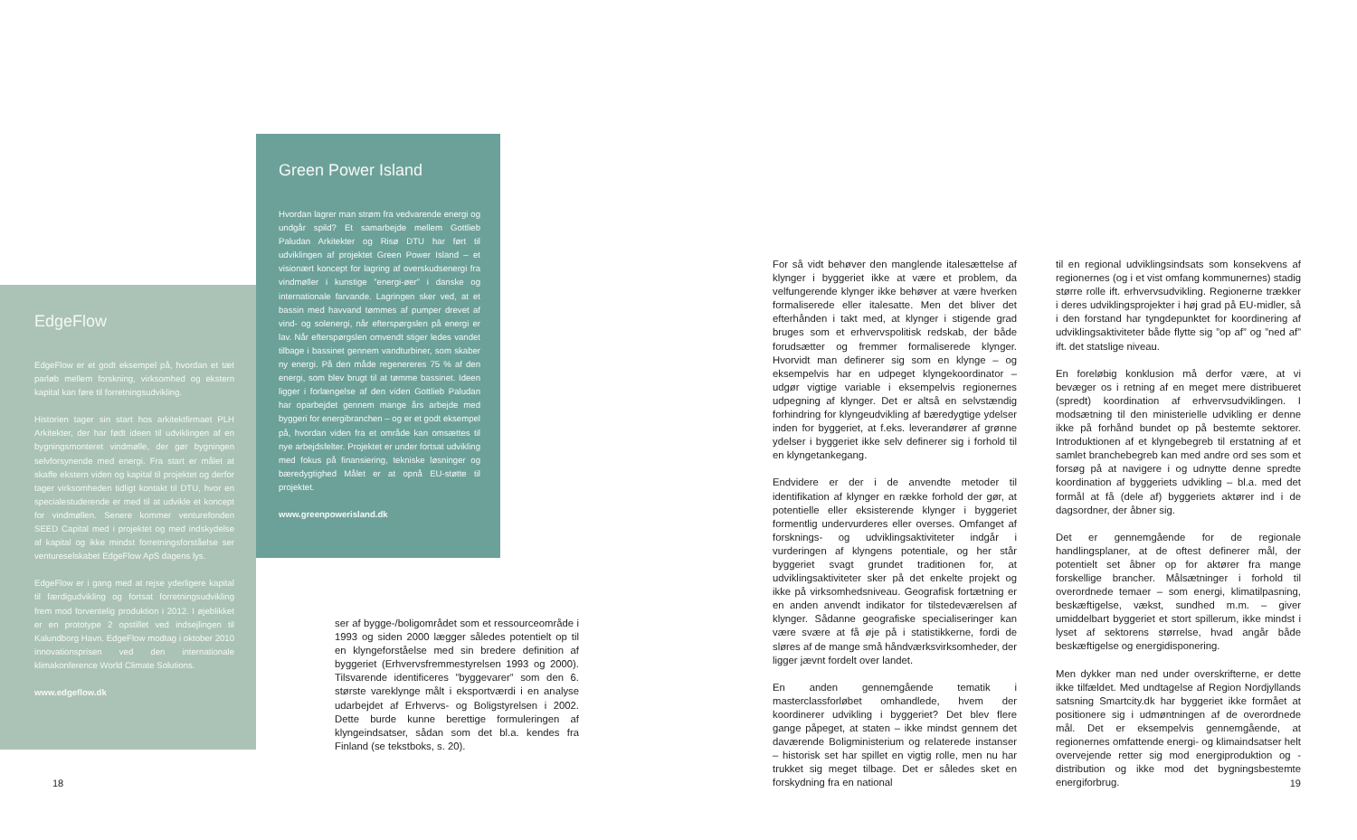EdgeFlow
EdgeFlow er et godt eksempel på, hvordan et tæt parløb mellem forskning, virksomhed og ekstern kapital kan føre til forretningsudvikling.
Historien tager sin start hos arkitektfirmaet PLH Arkitekter, der har født ideen til udviklingen af en bygningsmonteret vindmølle, der gør bygningen selvforsynende med energi. Fra start er målet at skaffe ekstern viden og kapital til projektet og derfor tager virksomheden tidligt kontakt til DTU, hvor en specialestuderende er med til at udvikle et koncept for vindmøllen. Senere kommer venturefonden SEED Capital med i projektet og med indskydelse af kapital og ikke mindst forretningsforståelse ser ventureselskabet EdgeFlow ApS dagens lys.
EdgeFlow er i gang med at rejse yderligere kapital til færdigudvikling og fortsat forretningsudvikling frem mod forventelig produktion i 2012. I øjeblikket er en prototype 2 opstillet ved indsejlingen til Kalundborg Havn. EdgeFlow modtag i oktober 2010 innovationsprisen ved den internationale klimakonference World Climate Solutions.
www.edgeflow.dk
Green Power Island
Hvordan lagrer man strøm fra vedvarende energi og undgår spild? Et samarbejde mellem Gottlieb Paludan Arkitekter og Risø DTU har ført til udviklingen af projektet Green Power Island – et visionært koncept for lagring af overskudsenergi fra vindmøller i kunstige ”energi-øer” i danske og internationale farvande. Lagringen sker ved, at et bassin med havvand tømmes af pumper drevet af vind- og solenergi, når efterspørgslen på energi er lav. Når efterspørgslen omvendt stiger ledes vandet tilbage i bassinet gennem vandturbiner, som skaber ny energi. På den måde regenereres 75 % af den energi, som blev brugt til at tømme bassinet. Ideen ligger i forlængelse af den viden Gottlieb Paludan har oparbejdet gennem mange års arbejde med byggeri for energibranchen – og er et godt eksempel på, hvordan viden fra et område kan omsættes til nye arbejdsfelter. Projektet er under fortsat udvikling med fokus på finansiering, tekniske løsninger og bæredygtighed Målet er at opnå EU-støtte til projektet.
www.greenpowerisland.dk
ser af bygge-/boligområdet som et ressourceområde i 1993 og siden 2000 lægger således potentielt op til en klyngeforståelse med sin bredere definition af byggeriet (Erhvervsfremmestyrelsen 1993 og 2000). Tilsvarende identificeres ”byggevarer” som den 6. største vareklynge målt i eksportværdi i en analyse udarbejdet af Erhvervs- og Boligstyrelsen i 2002. Dette burde kunne berettige formuleringen af klyngeindsatser, sådan som det bl.a. kendes fra Finland (se tekstboks, s. 20).
For så vidt behøver den manglende italesættelse af klynger i byggeriet ikke at være et problem, da velfungerende klynger ikke behøver at være hverken formaliserede eller italesatte. Men det bliver det efterhånden i takt med, at klynger i stigende grad bruges som et erhvervspolitisk redskab, der både forudsætter og fremmer formaliserede klynger. Hvorvidt man definerer sig som en klynge – og eksempelvis har en udpeget klyngekoordinator – udgør vigtige variable i eksempelvis regionernes udpegning af klynger. Det er altså en selvstændig forhindring for klyngeudvikling af bæredygtige ydelser inden for byggeriet, at f.eks. leverandører af grønne ydelser i byggeriet ikke selv definerer sig i forhold til en klyngetankegang.
Endvidere er der i de anvendte metoder til identifikation af klynger en række forhold der gør, at potentielle eller eksisterende klynger i byggeriet formentlig undervurderes eller overses. Omfanget af forsknings- og udviklingsaktiviteter indgår i vurderingen af klyngens potentiale, og her står byggeriet svagt grundet traditionen for, at udviklingsaktiviteter sker på det enkelte projekt og ikke på virksomhedsniveau. Geografisk fortætning er en anden anvendt indikator for tilstedeværelsen af klynger. Sådanne geografiske specialiseringer kan være svære at få øje på i statistikkerne, fordi de sløres af de mange små håndværksvirksomheder, der ligger jævnt fordelt over landet.
En anden gennemgående tematik i masterclassforløbet omhandlede, hvem der koordinerer udvikling i byggeriet? Det blev flere gange påpeget, at staten – ikke mindst gennem det daværende Boligministerium og relaterede instanser – historisk set har spillet en vigtig rolle, men nu har trukket sig meget tilbage. Det er således sket en forskydning fra en national
til en regional udviklingsindsats som konsekvens af regionernes (og i et vist omfang kommunernes) stadig større rolle ift. erhvervsudvikling. Regionerne trækker i deres udviklingsprojekter i høj grad på EU-midler, så i den forstand har tyngdepunktet for koordinering af udviklingsaktiviteter både flytte sig ”op af” og ”ned af” ift. det statslige niveau.
En foreløbig konklusion må derfor være, at vi bevæger os i retning af en meget mere distribueret (spredt) koordination af erhvervsudviklingen. I modsætning til den ministerielle udvikling er denne ikke på forhånd bundet op på bestemte sektorer. Introduktionen af et klyngebegreb til erstatning af et samlet branchebegreb kan med andre ord ses som et forsøg på at navigere i og udnytte denne spredte koordination af byggeriets udvikling – bl.a. med det formål at få (dele af) byggeriets aktører ind i de dagsordner, der åbner sig.
Det er gennemgående for de regionale handlingsplaner, at de oftest definerer mål, der potentielt set åbner op for aktører fra mange forskellige brancher. Målsætninger i forhold til overordnede temaer – som energi, klimatilpasning, beskæftigelse, vækst, sundhed m.m. – giver umiddelbart byggeriet et stort spillerum, ikke mindst i lyset af sektorens størrelse, hvad angår både beskæftigelse og energidisponering.
Men dykker man ned under overskrifterne, er dette ikke tilfældet. Med undtagelse af Region Nordjyllands satsning Smartcity.dk har byggeriet ikke formået at positionere sig i udmøntningen af de overordnede mål. Det er eksempelvis gennemgående, at regionernes omfattende energi- og klimaindsatser helt overvejende retter sig mod energiproduktion og -distribution og ikke mod det bygningsbestemte energiforbrug.
18 19